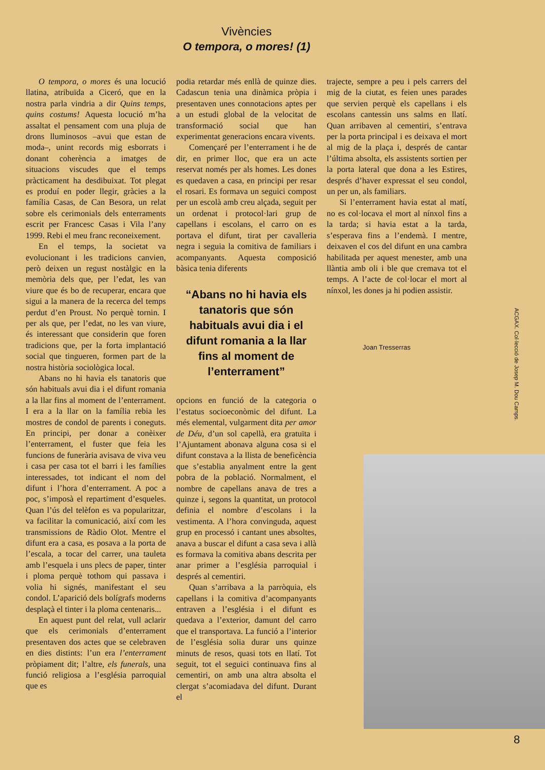Vivències
O tempora, o mores! (1)
O tempora, o mores és una locució llatina, atribuïda a Ciceró, que en la nostra parla vindria a dir Quins temps, quins costums! Aquesta locució m’ha assaltat el pensament com una pluja de drons lluminosos –avui que estan de moda–, unint records mig esborrats i donant coherència a imatges de situacions viscudes que el temps pràcticament ha desdibuixat. Tot plegat es produí en poder llegir, gràcies a la família Casas, de Can Besora, un relat sobre els cerimonials dels enterraments escrit per Francesc Casas i Vila l’any 1999. Rebi el meu franc reconeixement.
En el temps, la societat va evolucionant i les tradicions canvien, però deixen un regust nostàlgic en la memòria dels que, per l’edat, les van viure que és bo de recuperar, encara que sigui a la manera de la recerca del temps perdut d’en Proust. No perquè tornin. I per als que, per l’edat, no les van viure, és interessant que considerin que foren tradicions que, per la forta implantació social que tingueren, formen part de la nostra història sociològica local.
Abans no hi havia els tanatoris que són habituals avui dia i el difunt romania a la llar fins al moment de l’enterrament. I era a la llar on la família rebia les mostres de condol de parents i coneguts. En principi, per donar a conèixer l’enterrament, el fuster que feia les funcions de funerària avisava de viva veu i casa per casa tot el barri i les famílies interessades, tot indicant el nom del difunt i l’hora d’enterrament. A poc a poc, s’imposà el repartiment d’esqueles. Quan l’ús del telèfon es va popularitzar, va facilitar la comunicació, així com les transmissions de Ràdio Olot. Mentre el difunt era a casa, es posava a la porta de l’escala, a tocar del carrer, una tauleta amb l’esquela i uns plecs de paper, tinter i ploma perquè tothom qui passava i volia hi signés, manifestant el seu condol. L’aparició dels bolígrafs moderns desplaçà el tinter i la ploma centenaris...
En aquest punt del relat, vull aclarir que els cerimonials d’enterrament presentaven dos actes que se celebraven en dies distints: l’un era l’enterrament pròpiament dit; l’altre, els funerals, una funció religiosa a l’església parroquial que es
podia retardar més enllà de quinze dies. Cadascun tenia una dinàmica pròpia i presentaven unes connotacions aptes per a un estudi global de la velocitat de transformació social que han experimentat generacions encara vivents.
Començaré per l’enterrament i he de dir, en primer lloc, que era un acte reservat només per als homes. Les dones es quedaven a casa, en principi per resar el rosari. Es formava un seguici compost per un escolà amb creu alçada, seguit per un ordenat i protocol·lari grup de capellans i escolans, el carro on es portava el difunt, tirat per cavalleria negra i seguia la comitiva de familiars i acompanyants. Aquesta composició bàsica tenia diferents
“Abans no hi havia els tanatoris que són habituals avui dia i el difunt romania a la llar fins al moment de l’enterrament”
opcions en funció de la categoria o l’estatus socioeconòmic del difunt. La més elemental, vulgarment dita per amor de Déu, d’un sol capellà, era gratuïta i l’Ajuntament abonava alguna cosa si el difunt constava a la llista de beneficència que s’establia anyalment entre la gent pobra de la població. Normalment, el nombre de capellans anava de tres a quinze i, segons la quantitat, un protocol definia el nombre d’escolans i la vestimenta. A l’hora convinguda, aquest grup en processó i cantant unes absoltes, anava a buscar el difunt a casa seva i allà es formava la comitiva abans descrita per anar primer a l’església parroquial i després al cementiri.
Quan s’arribava a la parròquia, els capellans i la comitiva d’acompanyants entraven a l’església i el difunt es quedava a l’exterior, damunt del carro que el transportava. La funció a l’interior de l’església solia durar uns quinze minuts de resos, quasi tots en llatí. Tot seguit, tot el seguici continuava fins al cementiri, on amb una altra absolta el clergat s’acomiadava del difunt. Durant el
trajecte, sempre a peu i pels carrers del mig de la ciutat, es feien unes parades que servien perquè els capellans i els escolans cantessin uns salms en llatí. Quan arribaven al cementiri, s’entrava per la porta principal i es deixava el mort al mig de la plaça i, després de cantar l’última absolta, els assistents sortien per la porta lateral que dona a les Estires, després d’haver expressat el seu condol, un per un, als familiars.
Si l’enterrament havia estat al matí, no es col·locava el mort al nínxol fins a la tarda; si havia estat a la tarda, s’esperava fins a l’endemà. I mentre, deixaven el cos del difunt en una cambra habilitada per aquest menester, amb una llàntia amb oli i ble que cremava tot el temps. A l’acte de col·locar el mort al nínxol, les dones ja hi podien assistir.
Joan Tresserras
ACGAX. Col·lecció de Josep M. Dou Camps.
8